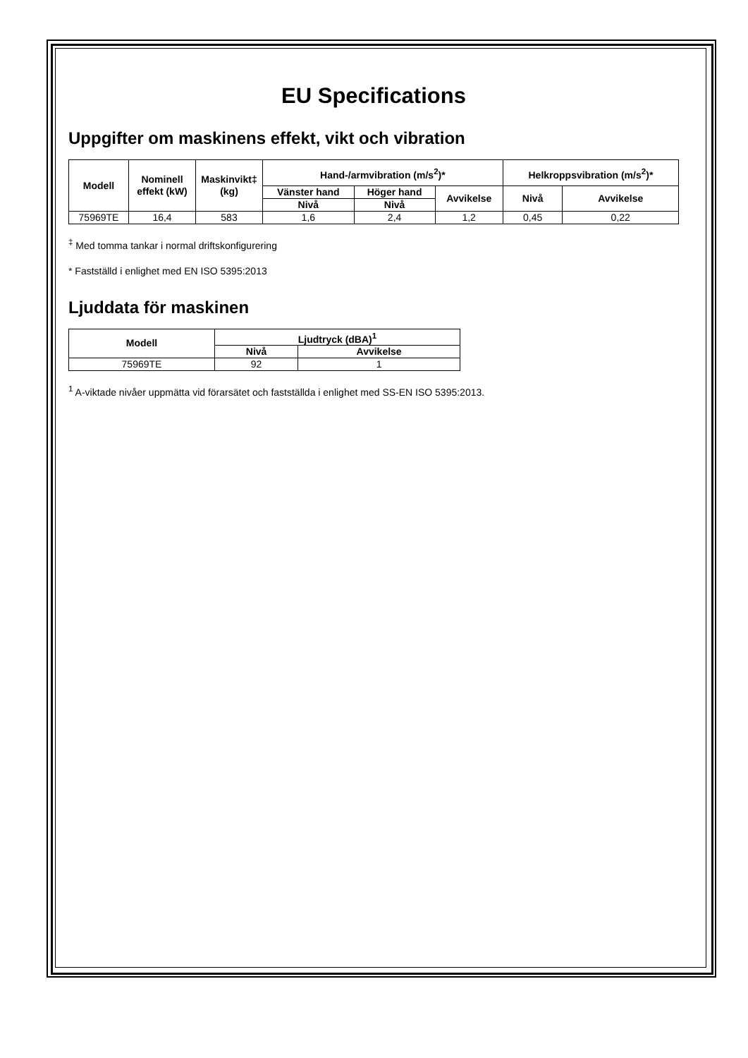EU Specifications
Uppgifter om maskinens effekt, vikt och vibration
| Modell | Nominell effekt (kW) | Maskinvikt‡ (kg) | Hand-/armvibration (m/s<sup>2</sup>)* | | | Helkroppsvibration (m/s<sup>2</sup>)* | |
| --- | --- | --- | --- | --- | --- | --- | --- |
| | | | Vänster hand | Höger hand | Avvikelse | Nivå | Avvikelse |
| | | | Nivå | Nivå | | | |
| 75969TE | 16,4 | 583 | 1,6 | 2,4 | 1,2 | 0,45 | 0,22 |
<sup>‡</sup> Med tomma tankar i normal driftskonfigurering
* Fastställd i enlighet med EN ISO 5395:2013
Ljuddata för maskinen
| Modell | Ljudtryck (dBA)<sup>1</sup> | |
| --- | --- | --- |
| | Nivå | Avvikelse |
| 75969TE | 92 | 1 |
<sup>1</sup> A-viktade nivåer uppmätta vid förarsätet och fastställda i enlighet med SS-EN ISO 5395:2013.